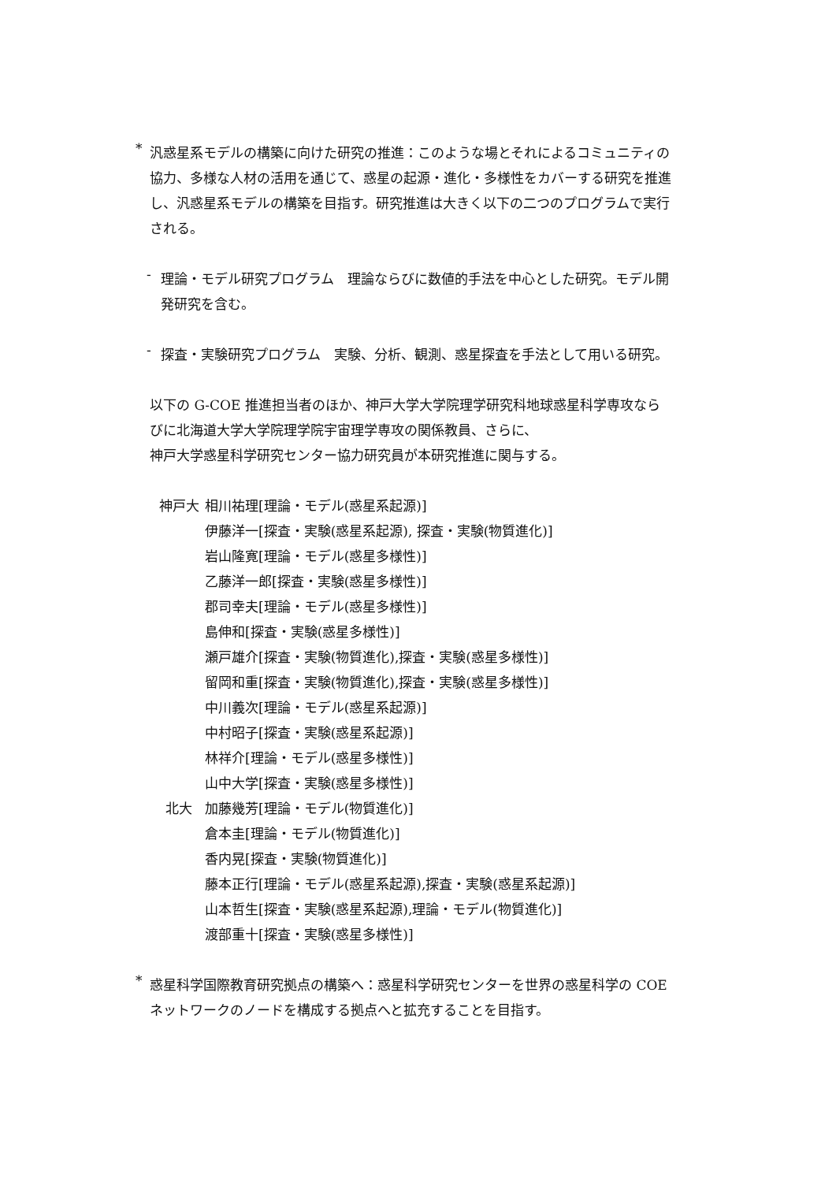*
汎惑星系モデルの構築に向けた研究の推進：このような場とそれによるコミュニティの協力、多様な人材の活用を通じて、惑星の起源・進化・多様性をカバーする研究を推進し、汎惑星系モデルの構築を目指す。研究推進は大きく以下の二つのプログラムで実行される。
-
理論・モデル研究プログラム　理論ならびに数値的手法を中心とした研究。モデル開発研究を含む。
-
探査・実験研究プログラム　実験、分析、観測、惑星探査を手法として用いる研究。
以下の G-COE 推進担当者のほか、神戸大学大学院理学研究科地球惑星科学専攻ならびに北海道大学大学院理学院宇宙理学専攻の関係教員、さらに、
神戸大学惑星科学研究センター協力研究員が本研究推進に関与する。
| 神戸大 | 相川祐理[理論・モデル(惑星系起源)] |
| | 伊藤洋一[探査・実験(惑星系起源), 探査・実験(物質進化)] |
| | 岩山隆寛[理論・モデル(惑星多様性)] |
| | 乙藤洋一郎[探査・実験(惑星多様性)] |
| | 郡司幸夫[理論・モデル(惑星多様性)] |
| | 島伸和[探査・実験(惑星多様性)] |
| | 瀬戸雄介[探査・実験(物質進化),探査・実験(惑星多様性)] |
| | 留岡和重[探査・実験(物質進化),探査・実験(惑星多様性)] |
| | 中川義次[理論・モデル(惑星系起源)] |
| | 中村昭子[探査・実験(惑星系起源)] |
| | 林祥介[理論・モデル(惑星多様性)] |
| | 山中大学[探査・実験(惑星多様性)] |
| 北大 | 加藤幾芳[理論・モデル(物質進化)] |
| | 倉本圭[理論・モデル(物質進化)] |
| | 香内晃[探査・実験(物質進化)] |
| | 藤本正行[理論・モデル(惑星系起源),探査・実験(惑星系起源)] |
| | 山本哲生[探査・実験(惑星系起源),理論・モデル(物質進化)] |
| | 渡部重十[探査・実験(惑星多様性)] |
*
惑星科学国際教育研究拠点の構築へ：惑星科学研究センターを世界の惑星科学の COE ネットワークのノードを構成する拠点へと拡充することを目指す。